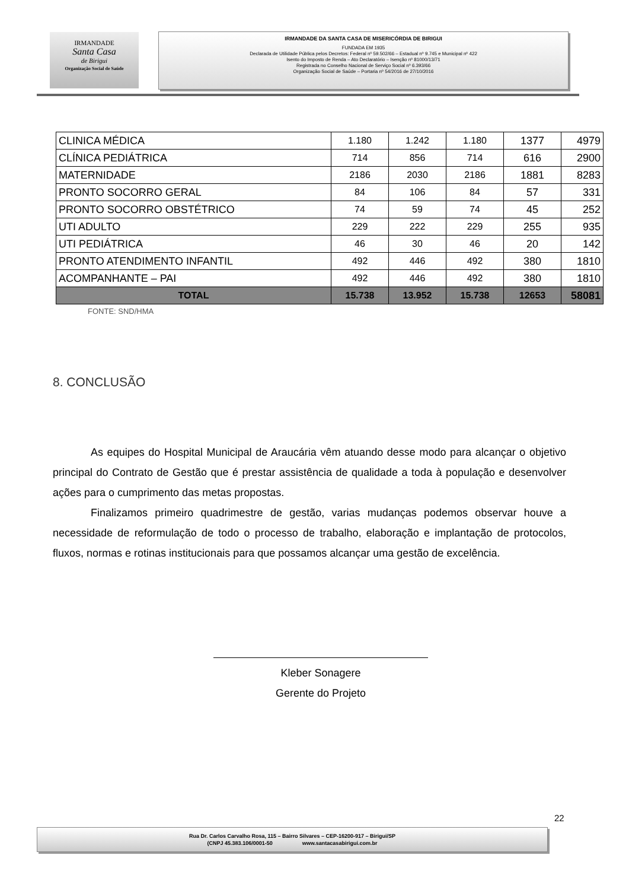IRMANDADE
Santa Casa
de Birigui
Organização Social de Saúde
IRMANDADE DA SANTA CASA DE MISERICÓRDIA DE BIRIGUI
FUNDADA EM 1935
Declarada de Utilidade Pública pelos Decretos: Federal nº 59.502/66 – Estadual nº 9.745 e Municipal nº 422
Isento do Imposto de Renda – Ato Declaratório – Isenção nº 81000/13/71
Registrada no Conselho Nacional de Serviço Social nº 6.393/66
Organização Social de Saúde – Portaria nº 54/2016 de 27/10/2016
| CLINICA MÉDICA | 1.180 | 1.242 | 1.180 | 1377 | 4979 |
| CLÍNICA PEDIÁTRICA | 714 | 856 | 714 | 616 | 2900 |
| MATERNIDADE | 2186 | 2030 | 2186 | 1881 | 8283 |
| PRONTO SOCORRO GERAL | 84 | 106 | 84 | 57 | 331 |
| PRONTO SOCORRO OBSTÉTRICO | 74 | 59 | 74 | 45 | 252 |
| UTI ADULTO | 229 | 222 | 229 | 255 | 935 |
| UTI PEDIÁTRICA | 46 | 30 | 46 | 20 | 142 |
| PRONTO ATENDIMENTO INFANTIL | 492 | 446 | 492 | 380 | 1810 |
| ACOMPANHANTE – PAI | 492 | 446 | 492 | 380 | 1810 |
| TOTAL | 15.738 | 13.952 | 15.738 | 12653 | 58081 |
FONTE: SND/HMA
8. CONCLUSÃO
As equipes do Hospital Municipal de Araucária vêm atuando desse modo para alcançar o objetivo principal do Contrato de Gestão que é prestar assistência de qualidade a toda à população e desenvolver ações para o cumprimento das metas propostas.
Finalizamos primeiro quadrimestre de gestão, varias mudanças podemos observar houve a necessidade de reformulação de todo o processo de trabalho, elaboração e implantação de protocolos, fluxos, normas e rotinas institucionais para que possamos alcançar uma gestão de excelência.
Kleber Sonagere
Gerente do Projeto
22
Rua Dr. Carlos Carvalho Rosa, 115 – Bairro Silvares – CEP-16200-917 – Birigui/SP
(CNPJ 45.383.106/0001-50 www.santacasabirigui.com.br